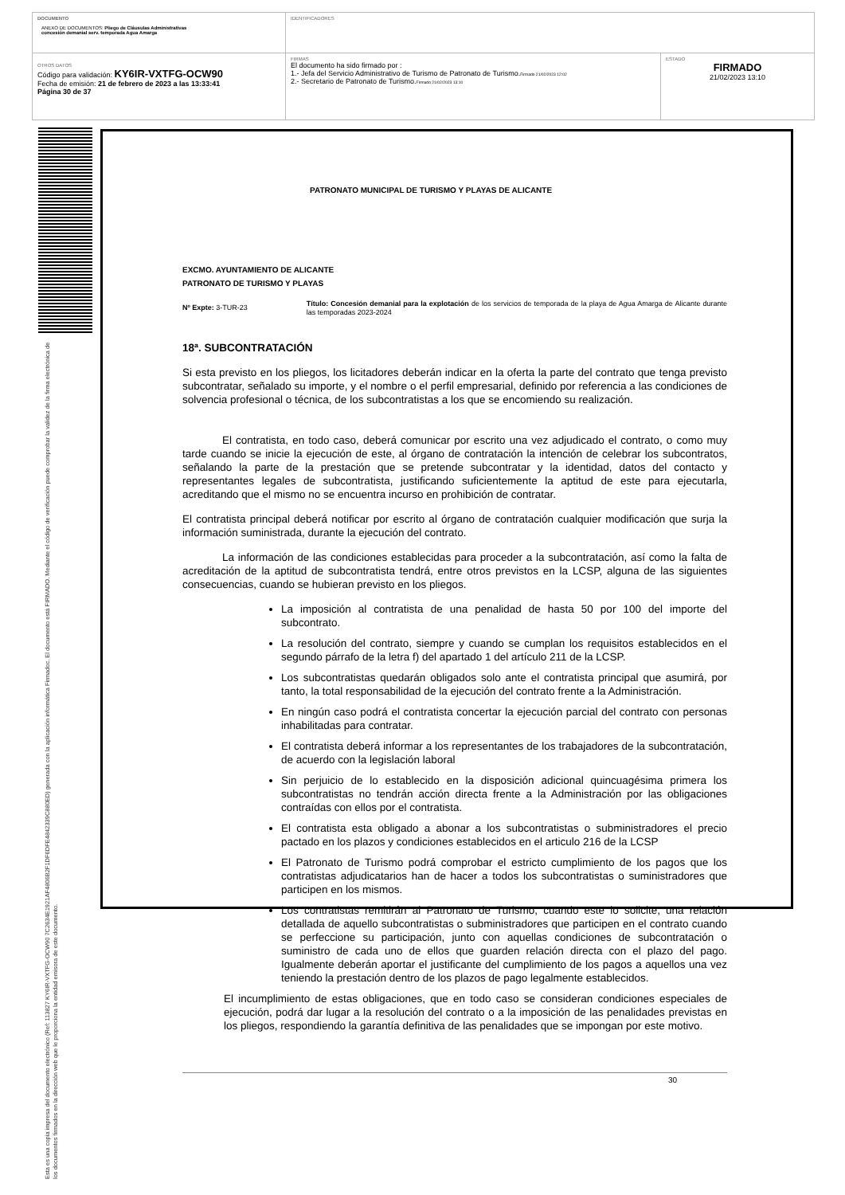| DOCUMENTO ANEXO DE DOCUMENTOS: Pliego de Cláusulas Administrativas concesión demanial serv. temporada Agua Amarga | IDENTIFICADORES | |
| OTROS DATOS Código para validación: KY6IR-VXTFG-OCW90 Fecha de emisión: 21 de febrero de 2023 a las 13:33:41 Página 30 de 37 | FIRMAS El documento ha sido firmado por : 1.- Jefa del Servicio Administrativo de Turismo de Patronato de Turismo. Firmado 21/02/2023 12:02 2.- Secretario de Patronato de Turismo. Firmado 21/02/2023 13:10 | ESTADO FIRMADO 21/02/2023 13:10 |
Esta es una copia impresa del documento electrónico (Ref: 113827 KY6IR-VXTFG-OCW90 7C2634E1921AF4806B2F1DF6DFE4842339C880ED) generada con la aplicación informática Firmadoc. El documento está FIRMADO. Mediante el código de verificación puede comprobar la validez de la firma electrónica de los documentos firmados en la dirección web que le proporciona la entidad emisora de este documento.
PATRONATO MUNICIPAL DE TURISMO Y PLAYAS DE ALICANTE
EXCMO. AYUNTAMIENTO DE ALICANTE
PATRONATO DE TURISMO Y PLAYAS
Nº Expte: 3-TUR-23
Título: Concesión demanial para la explotación de los servicios de temporada de la playa de Agua Amarga de Alicante durante las temporadas 2023-2024
18ª. SUBCONTRATACIÓN
Si esta previsto en los pliegos, los licitadores deberán indicar en la oferta la parte del contrato que tenga previsto subcontratar, señalado su importe, y el nombre o el perfil empresarial, definido por referencia a las condiciones de solvencia profesional o técnica, de los subcontratistas a los que se encomiendo su realización.
El contratista, en todo caso, deberá comunicar por escrito una vez adjudicado el contrato, o como muy tarde cuando se inicie la ejecución de este, al órgano de contratación la intención de celebrar los subcontratos, señalando la parte de la prestación que se pretende subcontratar y la identidad, datos del contacto y representantes legales de subcontratista, justificando suficientemente la aptitud de este para ejecutarla, acreditando que el mismo no se encuentra incurso en prohibición de contratar.
El contratista principal deberá notificar por escrito al órgano de contratación cualquier modificación que surja la información suministrada, durante la ejecución del contrato.
La información de las condiciones establecidas para proceder a la subcontratación, así como la falta de acreditación de la aptitud de subcontratista tendrá, entre otros previstos en la LCSP, alguna de las siguientes consecuencias, cuando se hubieran previsto en los pliegos.
La imposición al contratista de una penalidad de hasta 50 por 100 del importe del subcontrato.
La resolución del contrato, siempre y cuando se cumplan los requisitos establecidos en el segundo párrafo de la letra f) del apartado 1 del artículo 211 de la LCSP.
Los subcontratistas quedarán obligados solo ante el contratista principal que asumirá, por tanto, la total responsabilidad de la ejecución del contrato frente a la Administración.
En ningún caso podrá el contratista concertar la ejecución parcial del contrato con personas inhabilitadas para contratar.
El contratista deberá informar a los representantes de los trabajadores de la subcontratación, de acuerdo con la legislación laboral
Sin perjuicio de lo establecido en la disposición adicional quincuagésima primera los subcontratistas no tendrán acción directa frente a la Administración por las obligaciones contraídas con ellos por el contratista.
El contratista esta obligado a abonar a los subcontratistas o subministradores el precio pactado en los plazos y condiciones establecidos en el articulo 216 de la LCSP
El Patronato de Turismo podrá comprobar el estricto cumplimiento de los pagos que los contratistas adjudicatarios han de hacer a todos los subcontratistas o suministradores que participen en los mismos.
Los contratistas remitirán al Patronato de Turismo, cuando este lo solicite, una relación detallada de aquello subcontratistas o subministradores que participen en el contrato cuando se perfeccione su participación, junto con aquellas condiciones de subcontratación o suministro de cada uno de ellos que guarden relación directa con el plazo del pago. Igualmente deberán aportar el justificante del cumplimiento de los pagos a aquellos una vez teniendo la prestación dentro de los plazos de pago legalmente establecidos.
El incumplimiento de estas obligaciones, que en todo caso se consideran condiciones especiales de ejecución, podrá dar lugar a la resolución del contrato o a la imposición de las penalidades previstas en los pliegos, respondiendo la garantía definitiva de las penalidades que se impongan por este motivo.
30